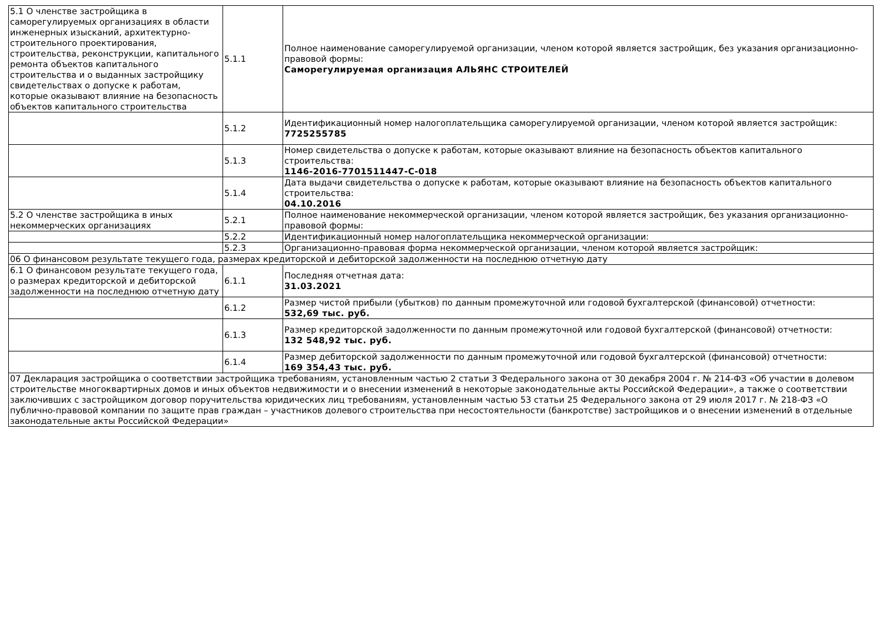| 5.1 О членстве застройщика в саморегулируемых организациях в области инженерных изысканий, архитектурно-строительного проектирования, строительства, реконструкции, капитального ремонта объектов капитального строительства и о выданных застройщику свидетельствах о допуске к работам, которые оказывают влияние на безопасность объектов капитального строительства | 5.1.1 | Полное наименование саморегулируемой организации, членом которой является застройщик, без указания организационно-правовой формы: Саморегулируемая организация АЛЬЯНС СТРОИТЕЛЕЙ |
| | 5.1.2 | Идентификационный номер налогоплательщика саморегулируемой организации, членом которой является застройщик: 7725255785 |
| | 5.1.3 | Номер свидетельства о допуске к работам, которые оказывают влияние на безопасность объектов капитального строительства: 1146-2016-7701511447-С-018 |
| | 5.1.4 | Дата выдачи свидетельства о допуске к работам, которые оказывают влияние на безопасность объектов капитального строительства: 04.10.2016 |
| 5.2 О членстве застройщика в иных некоммерческих организациях | 5.2.1 | Полное наименование некоммерческой организации, членом которой является застройщик, без указания организационно-правовой формы: |
| | 5.2.2 | Идентификационный номер налогоплательщика некоммерческой организации: |
| | 5.2.3 | Организационно-правовая форма некоммерческой организации, членом которой является застройщик: |
| 06 О финансовом результате текущего года, размерах кредиторской и дебиторской задолженности на последнюю отчетную дату | | |
| 6.1 О финансовом результате текущего года, о размерах кредиторской и дебиторской задолженности на последнюю отчетную дату | 6.1.1 | Последняя отчетная дата: 31.03.2021 |
| | 6.1.2 | Размер чистой прибыли (убытков) по данным промежуточной или годовой бухгалтерской (финансовой) отчетности: 532,69 тыс. руб. |
| | 6.1.3 | Размер кредиторской задолженности по данным промежуточной или годовой бухгалтерской (финансовой) отчетности: 132 548,92 тыс. руб. |
| | 6.1.4 | Размер дебиторской задолженности по данным промежуточной или годовой бухгалтерской (финансовой) отчетности: 169 354,43 тыс. руб. |
| 07 Декларация застройщика о соответствии застройщика требованиям, установленным частью 2 статьи 3 Федерального закона от 30 декабря 2004 г. № 214-ФЗ «Об участии в долевом строительстве многоквартирных домов и иных объектов недвижимости и о внесении изменений в некоторые законодательные акты Российской Федерации», а также о соответствии заключивших с застройщиком договор поручительства юридических лиц требованиям, установленным частью 53 статьи 25 Федерального закона от 29 июля 2017 г. № 218-ФЗ «О публично-правовой компании по защите прав граждан – участников долевого строительства при несостоятельности (банкротстве) застройщиков и о внесении изменений в отдельные законодательные акты Российской Федерации» | | |